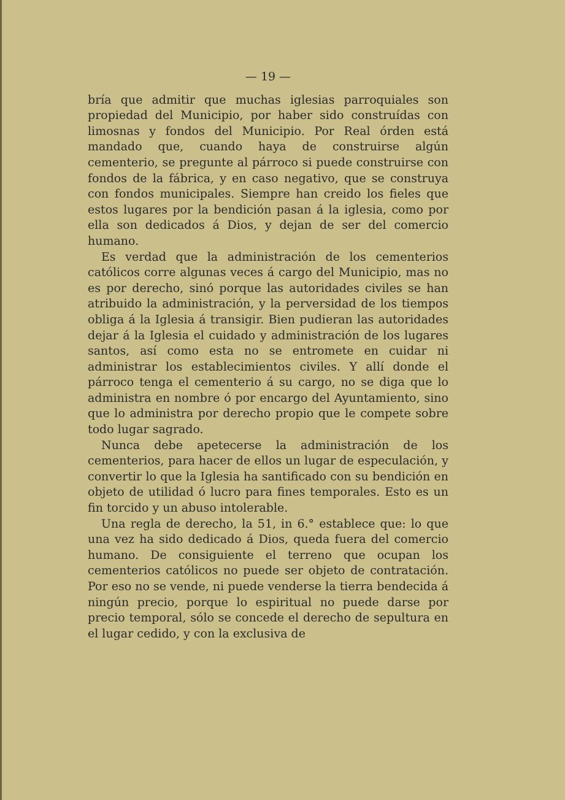— 19 —
bría que admitir que muchas iglesias parroquiales son propiedad del Municipio, por haber sido construídas con limosnas y fondos del Municipio. Por Real órden está mandado que, cuando haya de construirse algún cementerio, se pregunte al párroco si puede construirse con fondos de la fábrica, y en caso negativo, que se construya con fondos municipales. Siempre han creido los fieles que estos lugares por la bendición pasan á la iglesia, como por ella son dedicados á Dios, y dejan de ser del comercio humano.
Es verdad que la administración de los cementerios católicos corre algunas veces á cargo del Municipio, mas no es por derecho, sinó porque las autoridades civiles se han atribuido la administración, y la perversidad de los tiempos obliga á la Iglesia á transigir. Bien pudieran las autoridades dejar á la Iglesia el cuidado y administración de los lugares santos, así como esta no se entromete en cuidar ni administrar los establecimientos civiles. Y allí donde el párroco tenga el cementerio á su cargo, no se diga que lo administra en nombre ó por encargo del Ayuntamiento, sino que lo administra por derecho propio que le compete sobre todo lugar sagrado.
Nunca debe apetecerse la administración de los cementerios, para hacer de ellos un lugar de especulación, y convertir lo que la Iglesia ha santificado con su bendición en objeto de utilidad ó lucro para fines temporales. Esto es un fin torcido y un abuso intolerable.
Una regla de derecho, la 51, in 6.° establece que: lo que una vez ha sido dedicado á Dios, queda fuera del comercio humano. De consiguiente el terreno que ocupan los cementerios católicos no puede ser objeto de contratación. Por eso no se vende, ni puede venderse la tierra bendecida á ningún precio, porque lo espiritual no puede darse por precio temporal, sólo se concede el derecho de sepultura en el lugar cedido, y con la exclusiva de